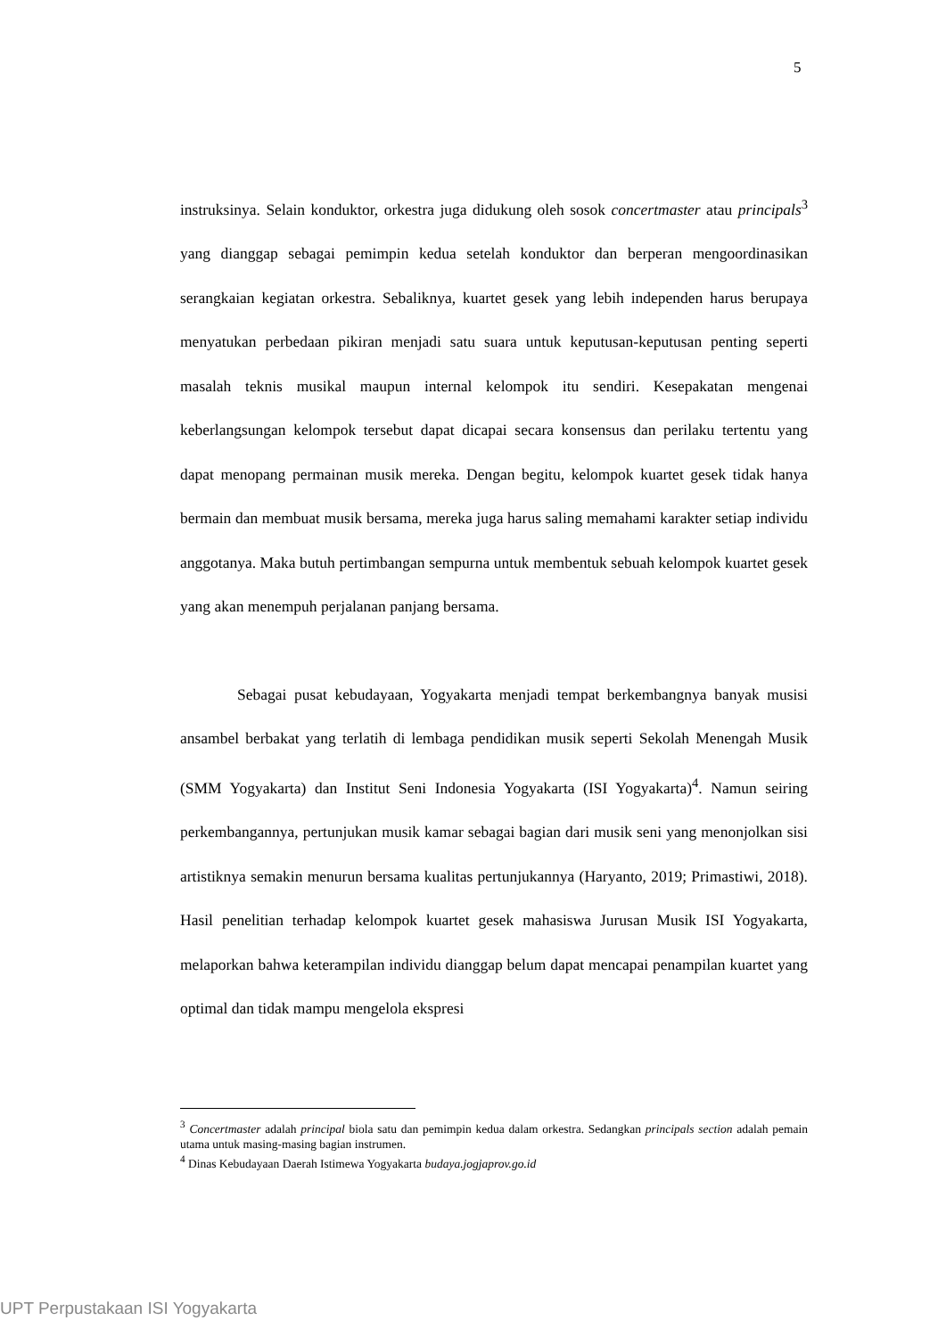5
instruksinya. Selain konduktor, orkestra juga didukung oleh sosok concertmaster atau principals<sup>3</sup> yang dianggap sebagai pemimpin kedua setelah konduktor dan berperan mengoordinasikan serangkaian kegiatan orkestra. Sebaliknya, kuartet gesek yang lebih independen harus berupaya menyatukan perbedaan pikiran menjadi satu suara untuk keputusan-keputusan penting seperti masalah teknis musikal maupun internal kelompok itu sendiri. Kesepakatan mengenai keberlangsungan kelompok tersebut dapat dicapai secara konsensus dan perilaku tertentu yang dapat menopang permainan musik mereka. Dengan begitu, kelompok kuartet gesek tidak hanya bermain dan membuat musik bersama, mereka juga harus saling memahami karakter setiap individu anggotanya. Maka butuh pertimbangan sempurna untuk membentuk sebuah kelompok kuartet gesek yang akan menempuh perjalanan panjang bersama.
Sebagai pusat kebudayaan, Yogyakarta menjadi tempat berkembangnya banyak musisi ansambel berbakat yang terlatih di lembaga pendidikan musik seperti Sekolah Menengah Musik (SMM Yogyakarta) dan Institut Seni Indonesia Yogyakarta (ISI Yogyakarta)<sup>4</sup>. Namun seiring perkembangannya, pertunjukan musik kamar sebagai bagian dari musik seni yang menonjolkan sisi artistiknya semakin menurun bersama kualitas pertunjukannya (Haryanto, 2019; Primastiwi, 2018). Hasil penelitian terhadap kelompok kuartet gesek mahasiswa Jurusan Musik ISI Yogyakarta, melaporkan bahwa keterampilan individu dianggap belum dapat mencapai penampilan kuartet yang optimal dan tidak mampu mengelola ekspresi
<sup>3</sup> Concertmaster adalah principal biola satu dan pemimpin kedua dalam orkestra. Sedangkan principals section adalah pemain utama untuk masing-masing bagian instrumen.
<sup>4</sup> Dinas Kebudayaan Daerah Istimewa Yogyakarta budaya.jogjaprov.go.id
UPT Perpustakaan ISI Yogyakarta